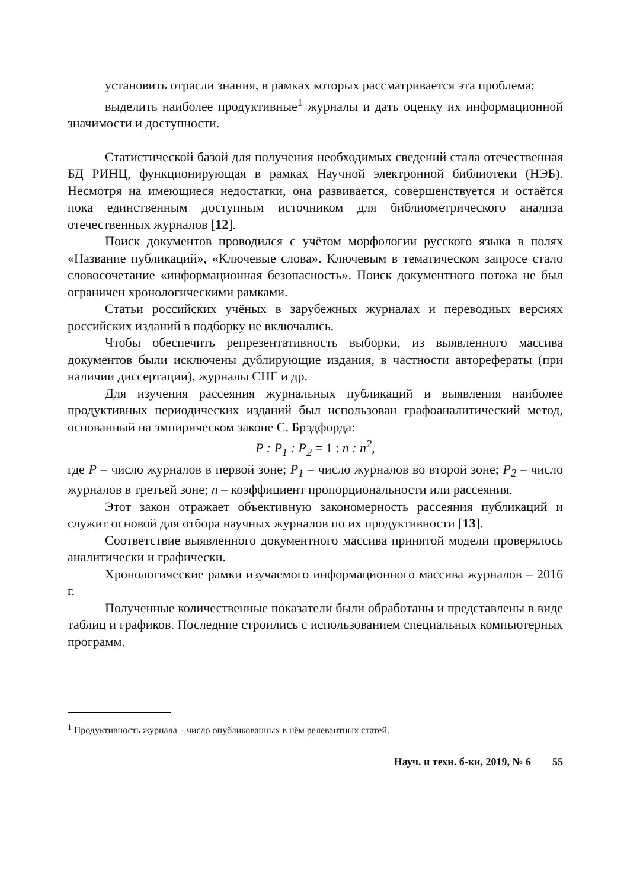установить отрасли знания, в рамках которых рассматривается эта проблема;
выделить наиболее продуктивные<sup>1</sup> журналы и дать оценку их информационной значимости и доступности.
Статистической базой для получения необходимых сведений стала отечественная БД РИНЦ, функционирующая в рамках Научной электронной библиотеки (НЭБ). Несмотря на имеющиеся недостатки, она развивается, совершенствуется и остаётся пока единственным доступным источником для библиометрического анализа отечественных журналов [12].
Поиск документов проводился с учётом морфологии русского языка в полях «Название публикаций», «Ключевые слова». Ключевым в тематическом запросе стало словосочетание «информационная безопасность». Поиск документного потока не был ограничен хронологическими рамками.
Статьи российских учёных в зарубежных журналах и переводных версиях российских изданий в подборку не включались.
Чтобы обеспечить репрезентативность выборки, из выявленного массива документов были исключены дублирующие издания, в частности авторефераты (при наличии диссертации), журналы СНГ и др.
Для изучения рассеяния журнальных публикаций и выявления наиболее продуктивных периодических изданий был использован графоаналитический метод, основанный на эмпирическом законе С. Брэдфорда:
P : P<sub>1</sub> : P<sub>2</sub> = 1 : n : n<sup>2</sup>,
где P – число журналов в первой зоне; P<sub>1</sub> – число журналов во второй зоне; P<sub>2</sub> – число журналов в третьей зоне; n – коэффициент пропорциональности или рассеяния.
Этот закон отражает объективную закономерность рассеяния публикаций и служит основой для отбора научных журналов по их продуктивности [13].
Соответствие выявленного документного массива принятой модели проверялось аналитически и графически.
Хронологические рамки изучаемого информационного массива журналов – 2016 г.
Полученные количественные показатели были обработаны и представлены в виде таблиц и графиков. Последние строились с использованием специальных компьютерных программ.
<sup>1</sup> Продуктивность журнала – число опубликованных в нём релевантных статей.
Науч. и техн. б-ки, 2019, № 6 55